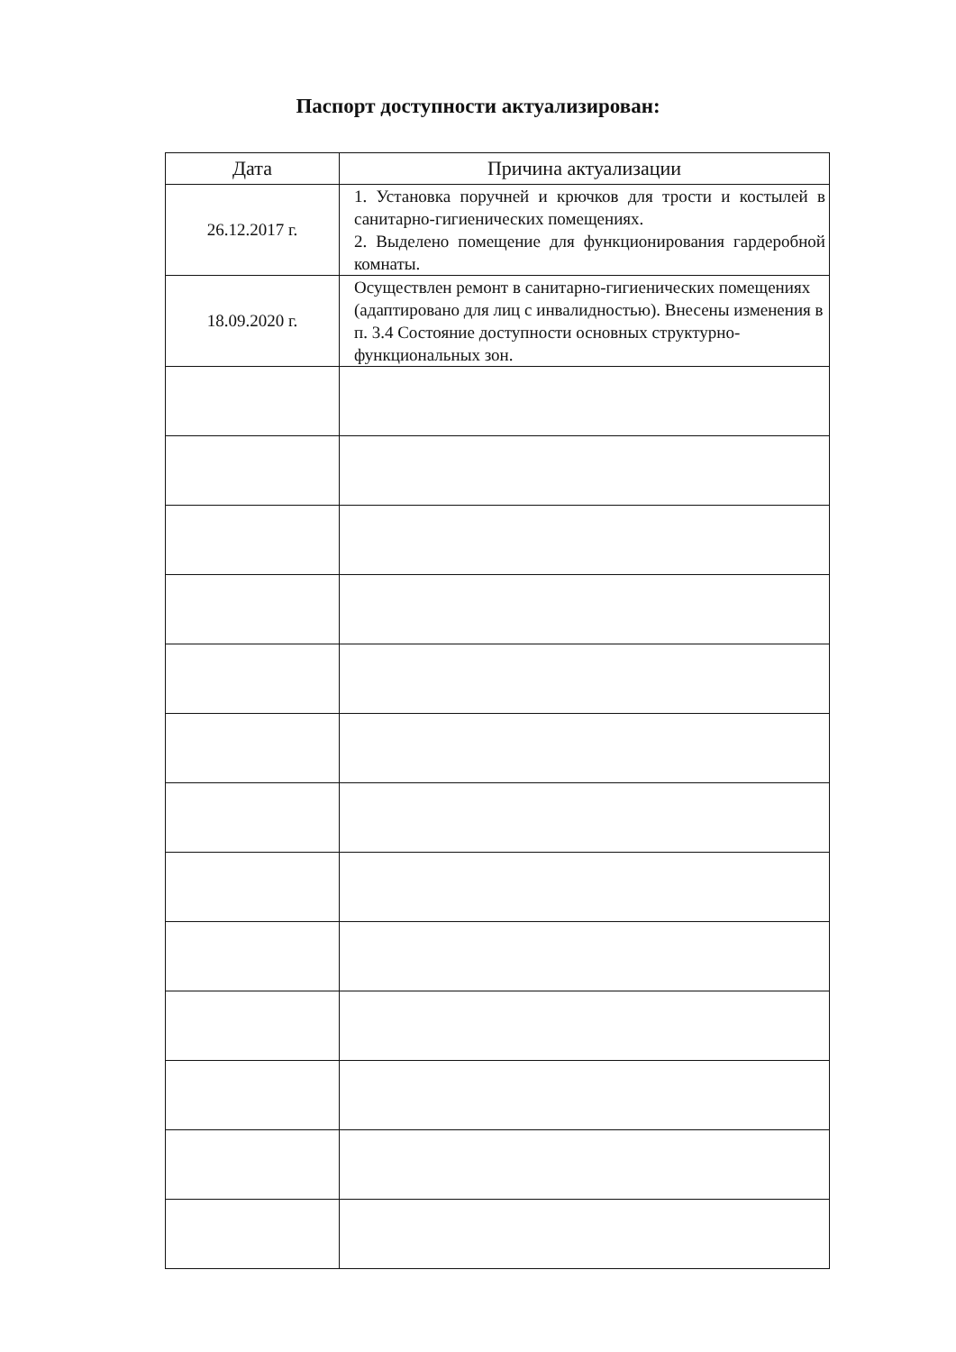Паспорт доступности актуализирован:
| Дата | Причина актуализации |
| --- | --- |
| 26.12.2017 г. | 1. Установка поручней и крючков для трости и костылей в санитарно-гигиенических помещениях. 2. Выделено помещение для функционирования гардеробной комнаты. |
| 18.09.2020 г. | Осуществлен ремонт в санитарно-гигиенических помещениях (адаптировано для лиц с инвалидностью). Внесены изменения в п. 3.4 Состояние доступности основных структурно-функциональных зон. |